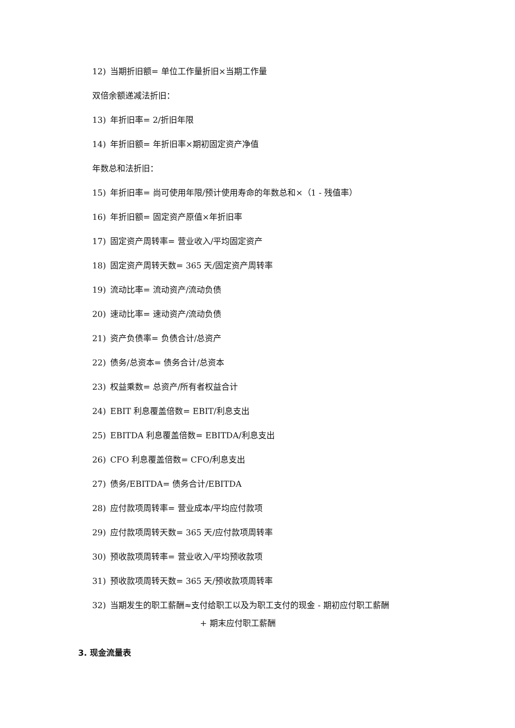12) 当期折旧额= 单位工作量折旧×当期工作量
双倍余额递减法折旧：
13) 年折旧率= 2/折旧年限
14) 年折旧额= 年折旧率×期初固定资产净值
年数总和法折旧：
15) 年折旧率= 尚可使用年限/预计使用寿命的年数总和×（1 - 残值率）
16) 年折旧额= 固定资产原值×年折旧率
17) 固定资产周转率= 营业收入/平均固定资产
18) 固定资产周转天数= 365 天/固定资产周转率
19) 流动比率= 流动资产/流动负债
20) 速动比率= 速动资产/流动负债
21) 资产负债率= 负债合计/总资产
22) 债务/总资本= 债务合计/总资本
23) 权益乘数= 总资产/所有者权益合计
24) EBIT 利息覆盖倍数= EBIT/利息支出
25) EBITDA 利息覆盖倍数= EBITDA/利息支出
26) CFO 利息覆盖倍数= CFO/利息支出
27) 债务/EBITDA= 债务合计/EBITDA
28) 应付款项周转率= 营业成本/平均应付款项
29) 应付款项周转天数= 365 天/应付款项周转率
30) 预收款项周转率= 营业收入/平均预收款项
31) 预收款项周转天数= 365 天/预收款项周转率
32) 当期发生的职工薪酬≈支付给职工以及为职工支付的现金 - 期初应付职工薪酬
+ 期末应付职工薪酬
3. 现金流量表